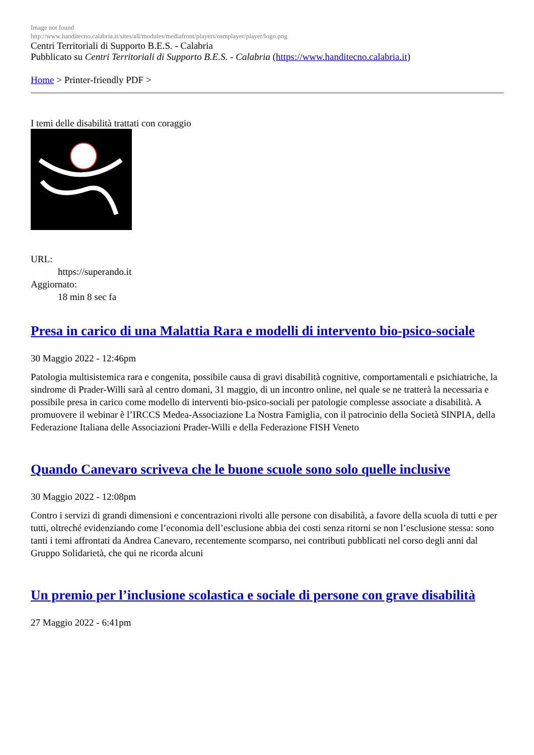Image not found
http://www.handitecno.calabria.it/sites/all/modules/mediafront/players/osmplayer/player/logo.png
Centri Territoriali di Supporto B.E.S. - Calabria
Pubblicato su Centri Territoriali di Supporto B.E.S. - Calabria (https://www.handitecno.calabria.it)
Home > Printer-friendly PDF >
I temi delle disabilità trattati con coraggio
URL:
https://superando.it
Aggiornato:
18 min 8 sec fa
Presa in carico di una Malattia Rara e modelli di intervento bio-psico-sociale
30 Maggio 2022 - 12:46pm
Patologia multisistemica rara e congenita, possibile causa di gravi disabilità cognitive, comportamentali e psichiatriche, la sindrome di Prader-Willi sarà al centro domani, 31 maggio, di un incontro online, nel quale se ne tratterà la necessaria e possibile presa in carico come modello di interventi bio-psico-sociali per patologie complesse associate a disabilità. A promuovere il webinar è l’IRCCS Medea-Associazione La Nostra Famiglia, con il patrocinio della Società SINPIA, della Federazione Italiana delle Associazioni Prader-Willi e della Federazione FISH Veneto
Quando Canevaro scriveva che le buone scuole sono solo quelle inclusive
30 Maggio 2022 - 12:08pm
Contro i servizi di grandi dimensioni e concentrazioni rivolti alle persone con disabilità, a favore della scuola di tutti e per tutti, oltreché evidenziando come l’economia dell’esclusione abbia dei costi senza ritorni se non l’esclusione stessa: sono tanti i temi affrontati da Andrea Canevaro, recentemente scomparso, nei contributi pubblicati nel corso degli anni dal Gruppo Solidarietà, che qui ne ricorda alcuni
Un premio per l’inclusione scolastica e sociale di persone con grave disabilità
27 Maggio 2022 - 6:41pm